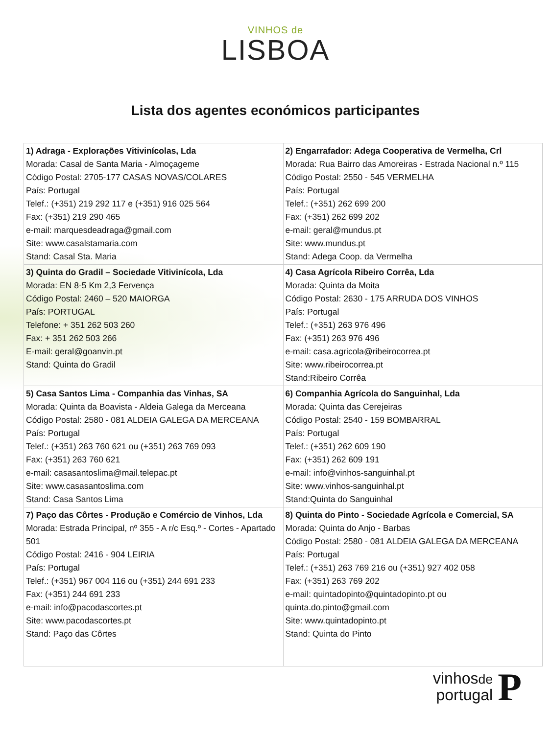VINHOS de
LISBOA
Lista dos agentes económicos participantes
| 1) Adraga - Explorações Vitivinícolas, Lda Morada: Casal de Santa Maria - Almoçageme Código Postal: 2705-177 CASAS NOVAS/COLARES País: Portugal Telef.: (+351) 219 292 117 e (+351) 916 025 564 Fax: (+351) 219 290 465 e-mail: marquesdeadraga@gmail.com Site: www.casalstamaria.com Stand: Casal Sta. Maria | 2) Engarrafador: Adega Cooperativa de Vermelha, Crl Morada: Rua Bairro das Amoreiras - Estrada Nacional n.º 115 Código Postal: 2550 - 545 VERMELHA País: Portugal Telef.: (+351) 262 699 200 Fax: (+351) 262 699 202 e-mail: geral@mundus.pt Site: www.mundus.pt Stand: Adega Coop. da Vermelha |
| 3) Quinta do Gradil – Sociedade Vitivinícola, Lda Morada: EN 8-5 Km 2,3 Fervença Código Postal: 2460 – 520 MAIORGA País: PORTUGAL Telefone: + 351 262 503 260 Fax: + 351 262 503 266 E-mail: geral@goanvin.pt Stand: Quinta do Gradil | 4) Casa Agrícola Ribeiro Corrêa, Lda Morada: Quinta da Moita Código Postal: 2630 - 175 ARRUDA DOS VINHOS País: Portugal Telef.: (+351) 263 976 496 Fax: (+351) 263 976 496 e-mail: casa.agricola@ribeirocorrea.pt Site: www.ribeirocorrea.pt Stand:Ribeiro Corrêa |
| 5) Casa Santos Lima - Companhia das Vinhas, SA Morada: Quinta da Boavista - Aldeia Galega da Merceana Código Postal: 2580 - 081 ALDEIA GALEGA DA MERCEANA País: Portugal Telef.: (+351) 263 760 621 ou (+351) 263 769 093 Fax: (+351) 263 760 621 e-mail: casasantoslima@mail.telepac.pt Site: www.casasantoslima.com Stand: Casa Santos Lima | 6) Companhia Agrícola do Sanguinhal, Lda Morada: Quinta das Cerejeiras Código Postal: 2540 - 159 BOMBARRAL País: Portugal Telef.: (+351) 262 609 190 Fax: (+351) 262 609 191 e-mail: info@vinhos-sanguinhal.pt Site: www.vinhos-sanguinhal.pt Stand:Quinta do Sanguinhal |
| 7) Paço das Côrtes - Produção e Comércio de Vinhos, Lda Morada: Estrada Principal, nº 355 - A r/c Esq.º - Cortes - Apartado 501 Código Postal: 2416 - 904 LEIRIA País: Portugal Telef.: (+351) 967 004 116 ou (+351) 244 691 233 Fax: (+351) 244 691 233 e-mail: info@pacodascortes.pt Site: www.pacodascortes.pt Stand: Paço das Côrtes | 8) Quinta do Pinto - Sociedade Agrícola e Comercial, SA Morada: Quinta do Anjo - Barbas Código Postal: 2580 - 081 ALDEIA GALEGA DA MERCEANA País: Portugal Telef.: (+351) 263 769 216 ou (+351) 927 402 058 Fax: (+351) 263 769 202 e-mail: quintadopinto@quintadopinto.pt ou quinta.do.pinto@gmail.com Site: www.quintadopinto.pt Stand: Quinta do Pinto |
vinhosde
portugal
P